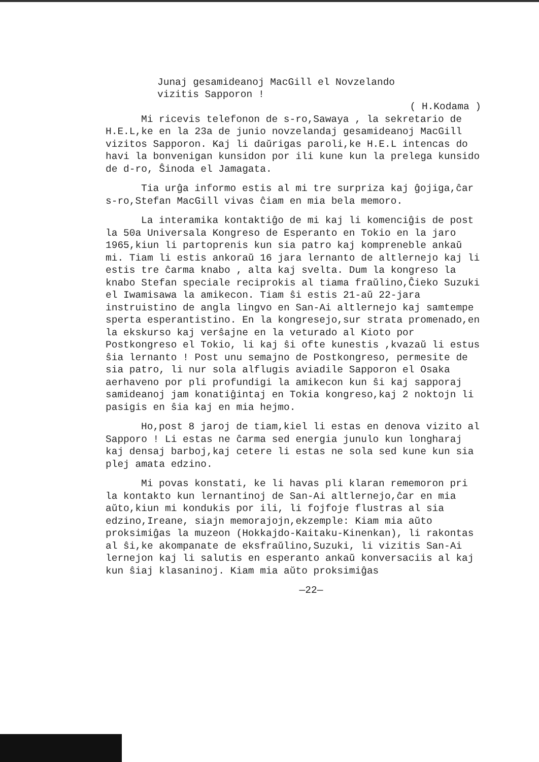Junaj gesamideanoj MacGill el Novzelando
vizitis Sapporon !
( H.Kodama )
Mi ricevis telefonon de s-ro,Sawaya , la sekretario de H.E.L,ke en la 23a de junio novzelandaj gesamideanoj MacGill vizitos Sapporon. Kaj li daŭrigas paroli,ke H.E.L intencas do havi la bonvenigan kunsidon por ili kune kun la prelega kunsido de d-ro, Ŝinoda el Jamagata.
Tia urĝa informo estis al mi tre surpriza kaj ĝojiga,ĉar s-ro,Stefan MacGill vivas ĉiam en mia bela memoro.
La interamika kontaktiĝo de mi kaj li komenciĝis de post la 50a Universala Kongreso de Esperanto en Tokio en la jaro 1965,kiun li partoprenis kun sia patro kaj kompreneble ankaŭ mi. Tiam li estis ankoraŭ 16 jara lernanto de altlernejo kaj li estis tre ĉarma knabo , alta kaj svelta. Dum la kongreso la knabo Stefan speciale reciprokis al tiama fraŭlino,Ĉieko Suzuki el Iwamisawa la amikecon. Tiam ŝi estis 21-aŭ 22-jara instruistino de angla lingvo en San-Ai altlernejo kaj samtempe sperta esperantistino. En la kongresejo,sur strata promenado,en la ekskurso kaj verŝajne en la veturado al Kioto por Postkongreso el Tokio, li kaj ŝi ofte kunestis ,kvazaŭ li estus ŝia lernanto ! Post unu semajno de Postkongreso, permesite de sia patro, li nur sola alflugis aviadile Sapporon el Osaka aerhaveno por pli profundigi la amikecon kun ŝi kaj sapporaj samideanoj jam konatiĝintaj en Tokia kongreso,kaj 2 noktojn li pasigis en ŝia kaj en mia hejmo.
Ho,post 8 jaroj de tiam,kiel li estas en denova vizito al Sapporo ! Li estas ne ĉarma sed energia junulo kun longharaj kaj densaj barboj,kaj cetere li estas ne sola sed kune kun sia plej amata edzino.
Mi povas konstati, ke li havas pli klaran rememoron pri la kontakto kun lernantinoj de San-Ai altlernejo,ĉar en mia aŭto,kiun mi kondukis por ili, li fojfoje flustras al sia edzino,Ireane, siajn memorajojn,ekzemple: Kiam mia aŭto proksimiĝas la muzeon (Hokkajdo-Kaitaku-Kinenkan), li rakontas al ŝi,ke akompanate de eksfraŭlino,Suzuki, li vizitis San-Ai lernejon kaj li salutis en esperanto ankaŭ konversaciis al kaj kun ŝiaj klasaninoj. Kiam mia aŭto proksimiĝas
—22—